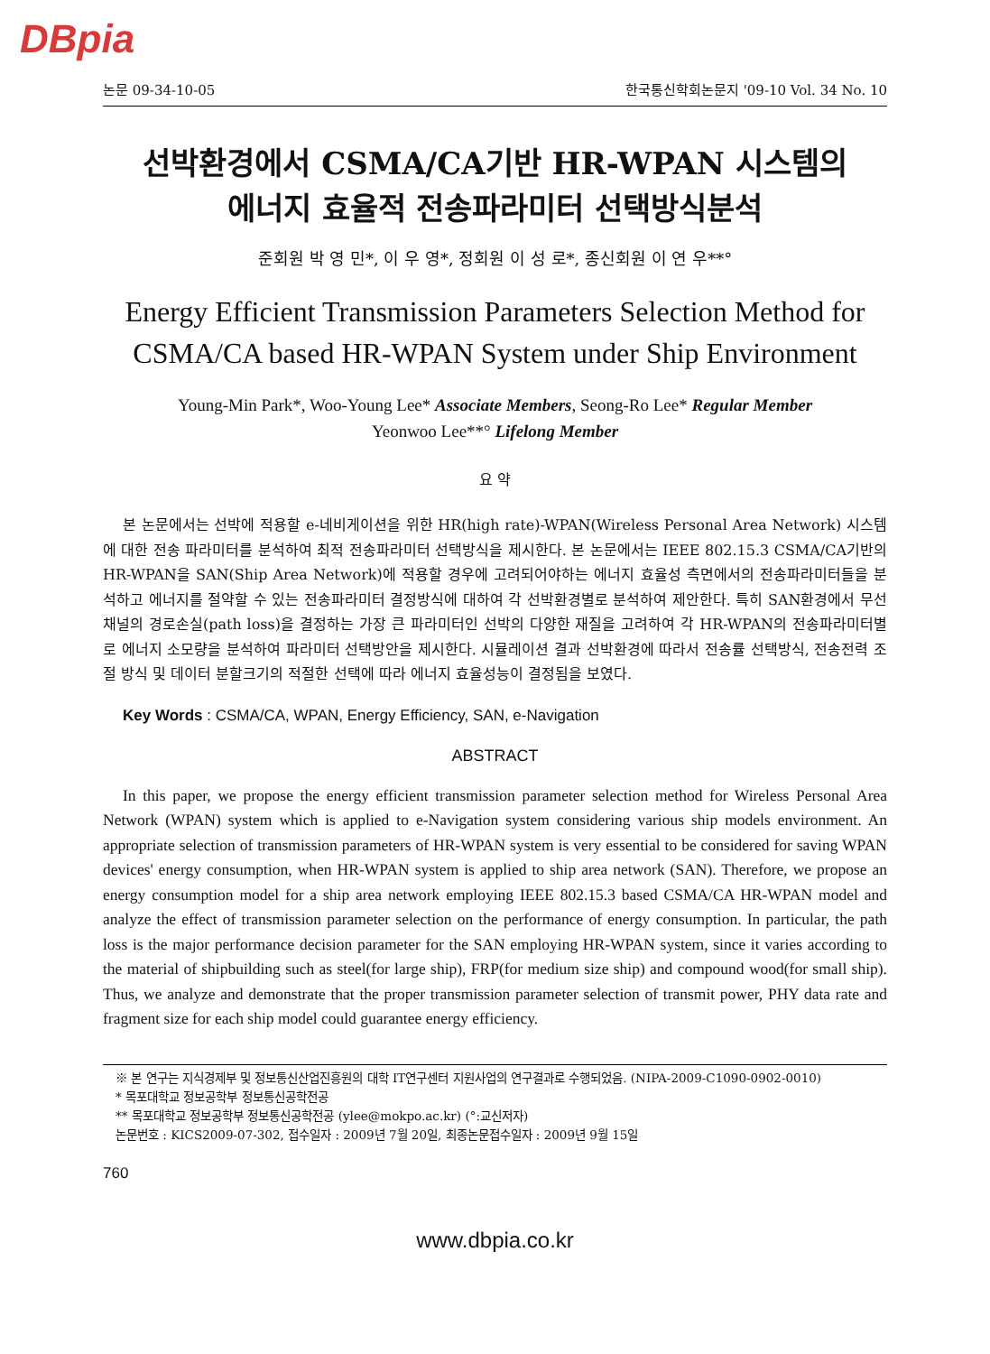DBpia
논문 09-34-10-05 한국통신학회논문지 '09-10 Vol. 34 No. 10
선박환경에서 CSMA/CA기반 HR-WPAN 시스템의
에너지 효율적 전송파라미터 선택방식분석
준회원 박 영 민*, 이 우 영*, 정회원 이 성 로*, 종신회원 이 연 우**°
Energy Efficient Transmission Parameters Selection Method for CSMA/CA based HR-WPAN System under Ship Environment
Young-Min Park*, Woo-Young Lee* Associate Members, Seong-Ro Lee* Regular Member
Yeonwoo Lee**° Lifelong Member
요 약
본 논문에서는 선박에 적용할 e-네비게이션을 위한 HR(high rate)-WPAN(Wireless Personal Area Network) 시스템에 대한 전송 파라미터를 분석하여 최적 전송파라미터 선택방식을 제시한다. 본 논문에서는 IEEE 802.15.3 CSMA/CA기반의 HR-WPAN을 SAN(Ship Area Network)에 적용할 경우에 고려되어야하는 에너지 효율성 측면에서의 전송파라미터들을 분석하고 에너지를 절약할 수 있는 전송파라미터 결정방식에 대하여 각 선박환경별로 분석하여 제안한다. 특히 SAN환경에서 무선채널의 경로손실(path loss)을 결정하는 가장 큰 파라미터인 선박의 다양한 재질을 고려하여 각 HR-WPAN의 전송파라미터별로 에너지 소모량을 분석하여 파라미터 선택방안을 제시한다. 시뮬레이션 결과 선박환경에 따라서 전송률 선택방식, 전송전력 조절 방식 및 데이터 분할크기의 적절한 선택에 따라 에너지 효율성능이 결정됨을 보였다.
Key Words : CSMA/CA, WPAN, Energy Efficiency, SAN, e-Navigation
ABSTRACT
In this paper, we propose the energy efficient transmission parameter selection method for Wireless Personal Area Network (WPAN) system which is applied to e-Navigation system considering various ship models environment. An appropriate selection of transmission parameters of HR-WPAN system is very essential to be considered for saving WPAN devices' energy consumption, when HR-WPAN system is applied to ship area network (SAN). Therefore, we propose an energy consumption model for a ship area network employing IEEE 802.15.3 based CSMA/CA HR-WPAN model and analyze the effect of transmission parameter selection on the performance of energy consumption. In particular, the path loss is the major performance decision parameter for the SAN employing HR-WPAN system, since it varies according to the material of shipbuilding such as steel(for large ship), FRP(for medium size ship) and compound wood(for small ship). Thus, we analyze and demonstrate that the proper transmission parameter selection of transmit power, PHY data rate and fragment size for each ship model could guarantee energy efficiency.
※ 본 연구는 지식경제부 및 정보통신산업진흥원의 대학 IT연구센터 지원사업의 연구결과로 수행되었음. (NIPA-2009-C1090-0902-0010)
* 목포대학교 정보공학부 정보통신공학전공
** 목포대학교 정보공학부 정보통신공학전공 (ylee@mokpo.ac.kr) (°:교신저자)
논문번호 : KICS2009-07-302, 접수일자 : 2009년 7월 20일, 최종논문접수일자 : 2009년 9월 15일
760
www.dbpia.co.kr